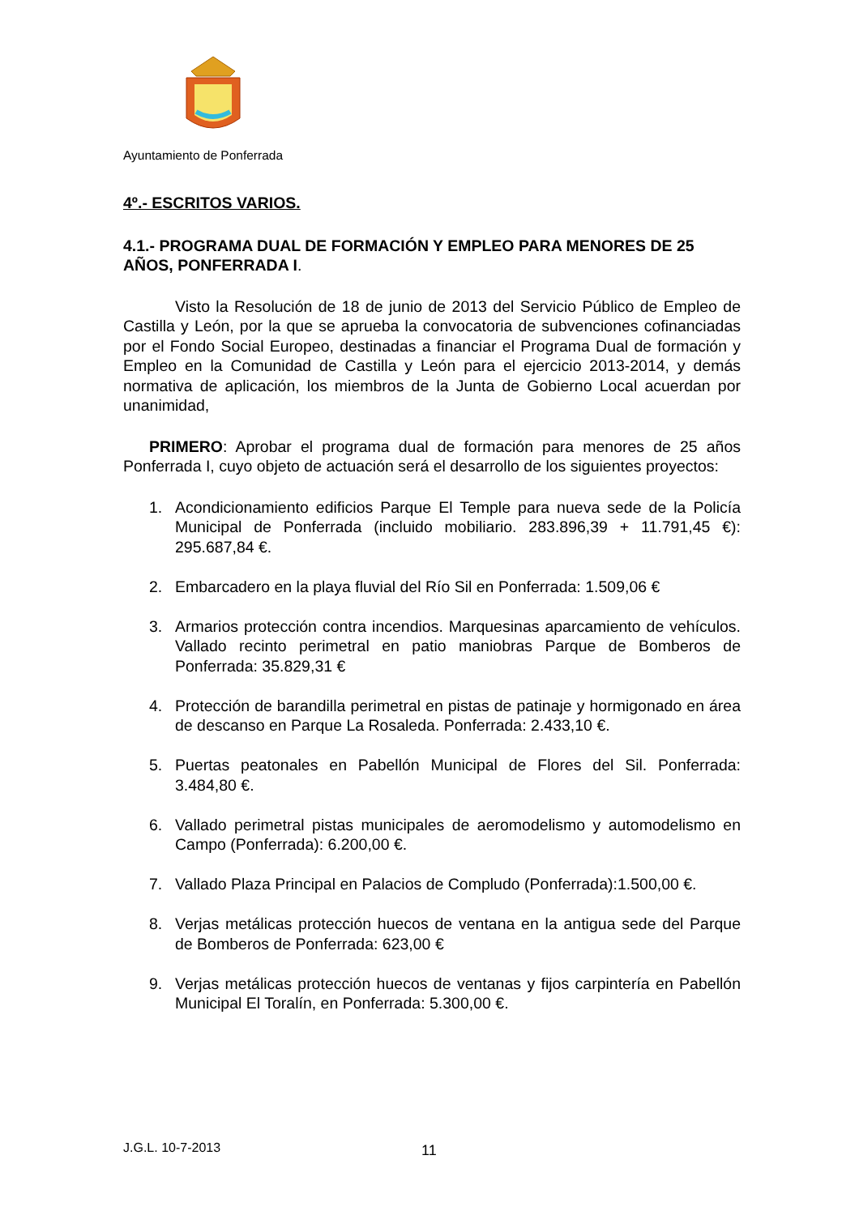Ayuntamiento de Ponferrada
4º.- ESCRITOS VARIOS.
4.1.- PROGRAMA DUAL DE FORMACIÓN Y EMPLEO PARA MENORES DE 25 AÑOS, PONFERRADA I.
Visto la Resolución de 18 de junio de 2013 del Servicio Público de Empleo de Castilla y León, por la que se aprueba la convocatoria de subvenciones cofinanciadas por el Fondo Social Europeo, destinadas a financiar el Programa Dual de formación y Empleo en la Comunidad de Castilla y León para el ejercicio 2013-2014, y demás normativa de aplicación, los miembros de la Junta de Gobierno Local acuerdan por unanimidad,
PRIMERO: Aprobar el programa dual de formación para menores de 25 años Ponferrada I, cuyo objeto de actuación será el desarrollo de los siguientes proyectos:
1. Acondicionamiento edificios Parque El Temple para nueva sede de la Policía Municipal de Ponferrada (incluido mobiliario. 283.896,39 + 11.791,45 €): 295.687,84 €.
2. Embarcadero en la playa fluvial del Río Sil en Ponferrada: 1.509,06 €
3. Armarios protección contra incendios. Marquesinas aparcamiento de vehículos. Vallado recinto perimetral en patio maniobras Parque de Bomberos de Ponferrada: 35.829,31 €
4. Protección de barandilla perimetral en pistas de patinaje y hormigonado en área de descanso en Parque La Rosaleda. Ponferrada: 2.433,10 €.
5. Puertas peatonales en Pabellón Municipal de Flores del Sil. Ponferrada: 3.484,80 €.
6. Vallado perimetral pistas municipales de aeromodelismo y automodelismo en Campo (Ponferrada): 6.200,00 €.
7. Vallado Plaza Principal en Palacios de Compludo (Ponferrada):1.500,00 €.
8. Verjas metálicas protección huecos de ventana en la antigua sede del Parque de Bomberos de Ponferrada: 623,00 €
9. Verjas metálicas protección huecos de ventanas y fijos carpintería en Pabellón Municipal El Toralín, en Ponferrada: 5.300,00 €.
J.G.L. 10-7-2013 11